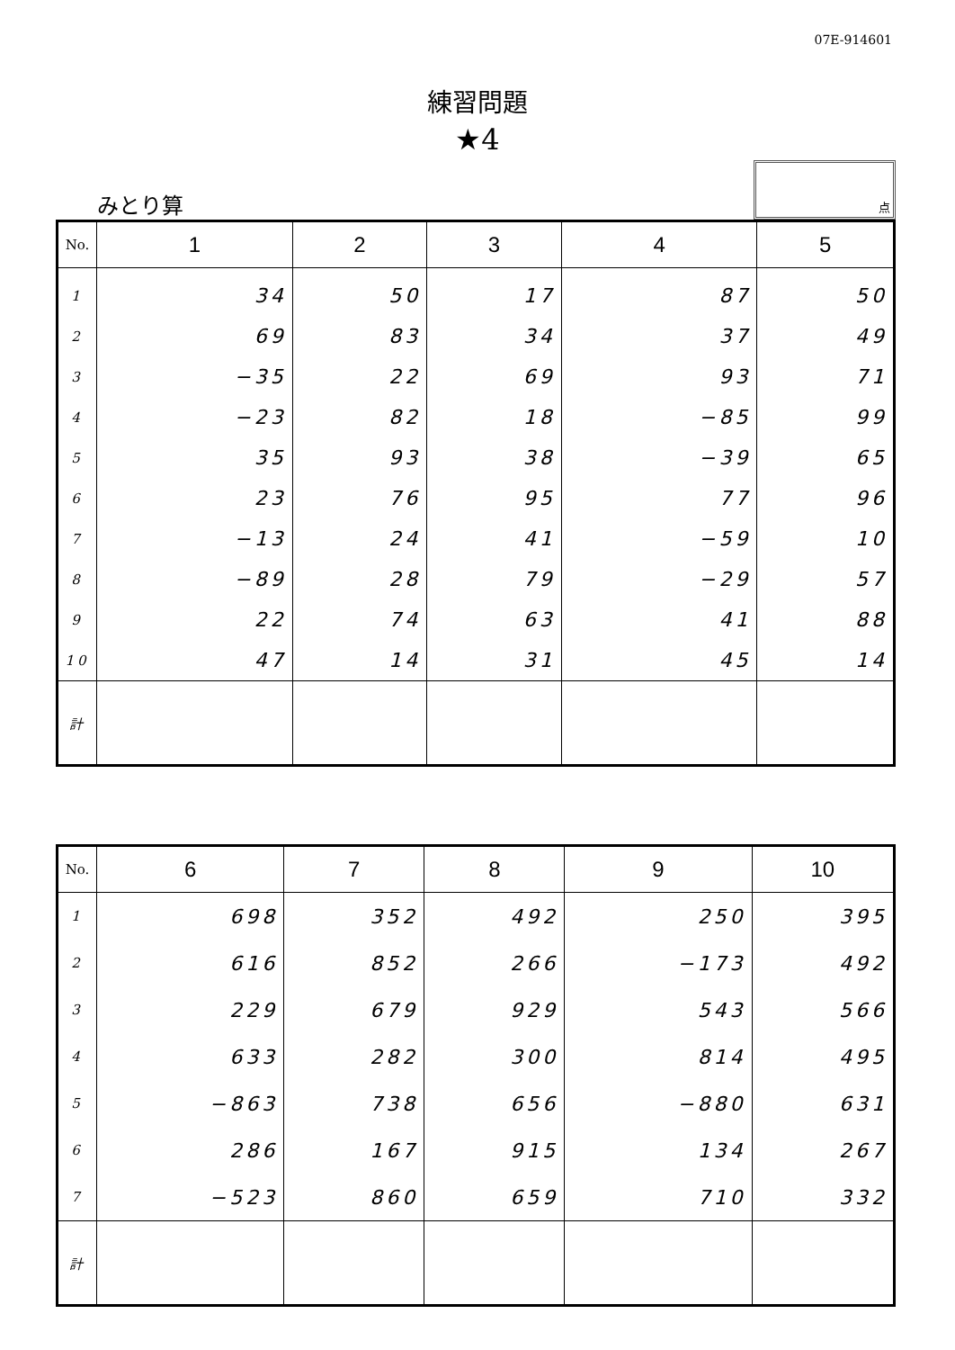07E-914601
練習問題
★4
みとり算
点
| No. | 1 | 2 | 3 | 4 | 5 |
| --- | --- | --- | --- | --- | --- |
| 1 | 34 | 50 | 17 | 87 | 50 |
| 2 | 69 | 83 | 34 | 37 | 49 |
| 3 | −35 | 22 | 69 | 93 | 71 |
| 4 | −23 | 82 | 18 | −85 | 99 |
| 5 | 35 | 93 | 38 | −39 | 65 |
| 6 | 23 | 76 | 95 | 77 | 96 |
| 7 | −13 | 24 | 41 | −59 | 10 |
| 8 | −89 | 28 | 79 | −29 | 57 |
| 9 | 22 | 74 | 63 | 41 | 88 |
| 10 | 47 | 14 | 31 | 45 | 14 |
| 計 | | | | | |
| No. | 6 | 7 | 8 | 9 | 10 |
| --- | --- | --- | --- | --- | --- |
| 1 | 698 | 352 | 492 | 250 | 395 |
| 2 | 616 | 852 | 266 | −173 | 492 |
| 3 | 229 | 679 | 929 | 543 | 566 |
| 4 | 633 | 282 | 300 | 814 | 495 |
| 5 | −863 | 738 | 656 | −880 | 631 |
| 6 | 286 | 167 | 915 | 134 | 267 |
| 7 | −523 | 860 | 659 | 710 | 332 |
| 計 | | | | | |